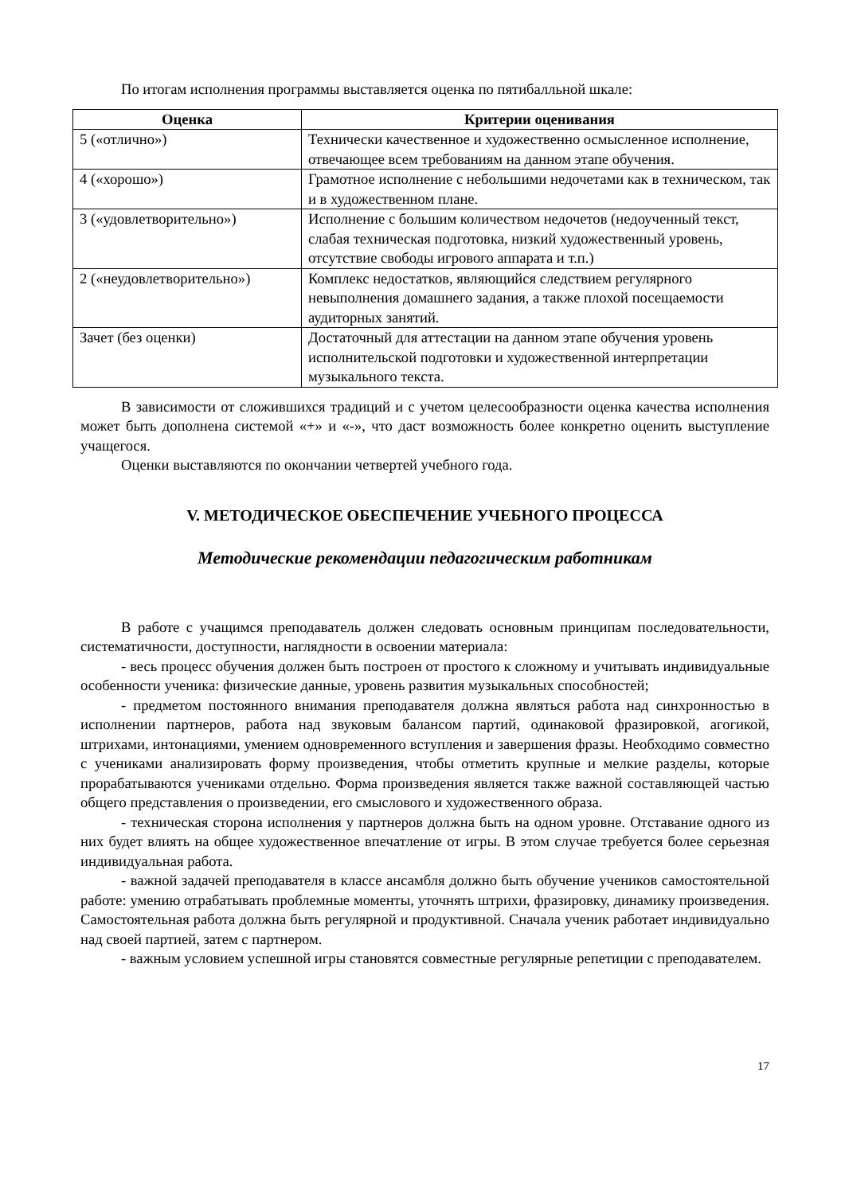По итогам исполнения программы выставляется оценка по пятибалльной шкале:
| Оценка | Критерии оценивания |
| --- | --- |
| 5 («отлично») | Технически качественное и художественно осмысленное исполнение, отвечающее всем требованиям на данном этапе обучения. |
| 4 («хорошо») | Грамотное исполнение с небольшими недочетами как в техническом, так и в художественном плане. |
| 3 («удовлетворительно») | Исполнение с большим количеством недочетов (недоученный текст, слабая техническая подготовка, низкий художественный уровень, отсутствие свободы игрового аппарата и т.п.) |
| 2 («неудовлетворительно») | Комплекс недостатков, являющийся следствием регулярного невыполнения домашнего задания, а также плохой посещаемости аудиторных занятий. |
| Зачет (без оценки) | Достаточный для аттестации на данном этапе обучения уровень исполнительской подготовки и художественной интерпретации музыкального текста. |
В зависимости от сложившихся традиций и с учетом целесообразности оценка качества исполнения может быть дополнена системой «+» и «-», что даст возможность более конкретно оценить выступление учащегося.
Оценки выставляются по окончании четвертей учебного года.
V. МЕТОДИЧЕСКОЕ ОБЕСПЕЧЕНИЕ УЧЕБНОГО ПРОЦЕССА
Методические рекомендации педагогическим работникам
В работе с учащимся преподаватель должен следовать основным принципам последовательности, систематичности, доступности, наглядности в освоении материала:
- весь процесс обучения должен быть построен от простого к сложному и учитывать индивидуальные особенности ученика: физические данные, уровень развития музыкальных способностей;
- предметом постоянного внимания преподавателя должна являться работа над синхронностью в исполнении партнеров, работа над звуковым балансом партий, одинаковой фразировкой, агогикой, штрихами, интонациями, умением одновременного вступления и завершения фразы. Необходимо совместно с учениками анализировать форму произведения, чтобы отметить крупные и мелкие разделы, которые прорабатываются учениками отдельно. Форма произведения является также важной составляющей частью общего представления о произведении, его смыслового и художественного образа.
- техническая сторона исполнения у партнеров должна быть на одном уровне. Отставание одного из них будет влиять на общее художественное впечатление от игры. В этом случае требуется более серьезная индивидуальная работа.
- важной задачей преподавателя в классе ансамбля должно быть обучение учеников самостоятельной работе: умению отрабатывать проблемные моменты, уточнять штрихи, фразировку, динамику произведения. Самостоятельная работа должна быть регулярной и продуктивной. Сначала ученик работает индивидуально над своей партией, затем с партнером.
- важным условием успешной игры становятся совместные регулярные репетиции с преподавателем.
17